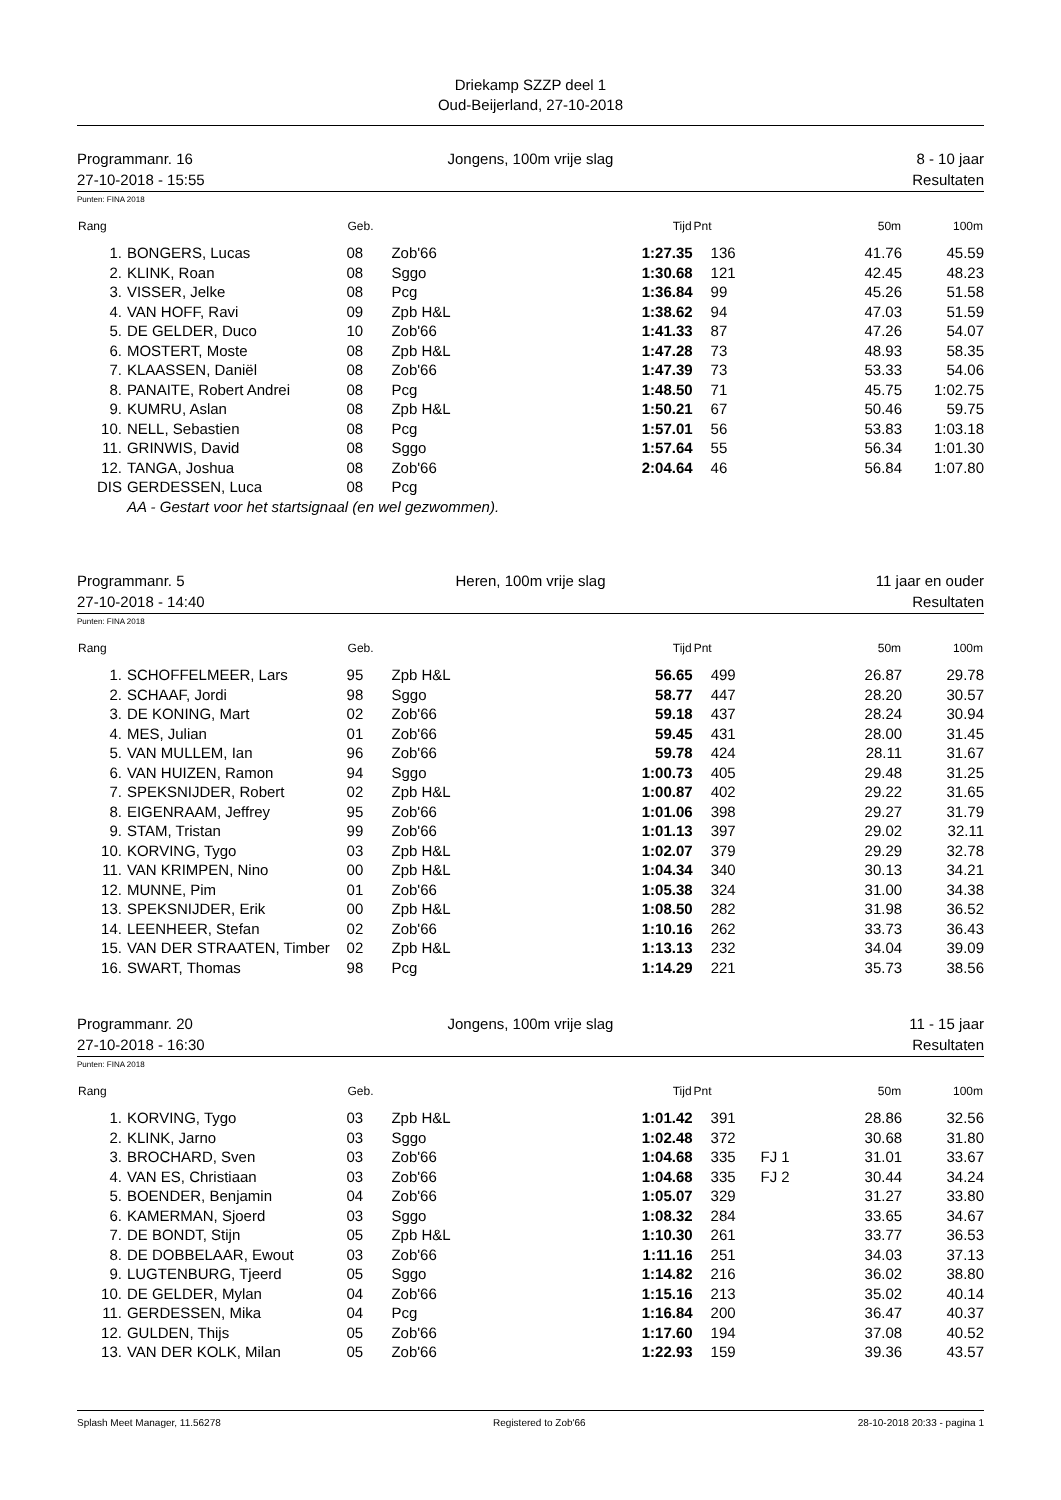Driekamp SZZP deel 1
Oud-Beijerland, 27-10-2018
Programmanr. 16
27-10-2018 - 15:55
Jongens, 100m vrije slag 8 - 10 jaar
Resultaten
Punten: FINA 2018
| Rang | | Geb. | | Tijd | Pnt | | 50m | 100m |
| --- | --- | --- | --- | --- | --- | --- | --- | --- |
| 1. | BONGERS, Lucas | 08 | Zob'66 | 1:27.35 | 136 | | 41.76 | 45.59 |
| 2. | KLINK, Roan | 08 | Sggo | 1:30.68 | 121 | | 42.45 | 48.23 |
| 3. | VISSER, Jelke | 08 | Pcg | 1:36.84 | 99 | | 45.26 | 51.58 |
| 4. | VAN HOFF, Ravi | 09 | Zpb H&L | 1:38.62 | 94 | | 47.03 | 51.59 |
| 5. | DE GELDER, Duco | 10 | Zob'66 | 1:41.33 | 87 | | 47.26 | 54.07 |
| 6. | MOSTERT, Moste | 08 | Zpb H&L | 1:47.28 | 73 | | 48.93 | 58.35 |
| 7. | KLAASSEN, Daniël | 08 | Zob'66 | 1:47.39 | 73 | | 53.33 | 54.06 |
| 8. | PANAITE, Robert Andrei | 08 | Pcg | 1:48.50 | 71 | | 45.75 | 1:02.75 |
| 9. | KUMRU, Aslan | 08 | Zpb H&L | 1:50.21 | 67 | | 50.46 | 59.75 |
| 10. | NELL, Sebastien | 08 | Pcg | 1:57.01 | 56 | | 53.83 | 1:03.18 |
| 11. | GRINWIS, David | 08 | Sggo | 1:57.64 | 55 | | 56.34 | 1:01.30 |
| 12. | TANGA, Joshua | 08 | Zob'66 | 2:04.64 | 46 | | 56.84 | 1:07.80 |
| DIS | GERDESSEN, Luca | 08 | Pcg | | | | | |
| AA - Gestart voor het startsignaal (en wel gezwommen). | | | | | | | | |
Programmanr. 5
27-10-2018 - 14:40
Heren, 100m vrije slag 11 jaar en ouder
Resultaten
Punten: FINA 2018
| Rang | | Geb. | | Tijd | Pnt | | 50m | 100m |
| --- | --- | --- | --- | --- | --- | --- | --- | --- |
| 1. | SCHOFFELMEER, Lars | 95 | Zpb H&L | 56.65 | 499 | | 26.87 | 29.78 |
| 2. | SCHAAF, Jordi | 98 | Sggo | 58.77 | 447 | | 28.20 | 30.57 |
| 3. | DE KONING, Mart | 02 | Zob'66 | 59.18 | 437 | | 28.24 | 30.94 |
| 4. | MES, Julian | 01 | Zob'66 | 59.45 | 431 | | 28.00 | 31.45 |
| 5. | VAN MULLEM, Ian | 96 | Zob'66 | 59.78 | 424 | | 28.11 | 31.67 |
| 6. | VAN HUIZEN, Ramon | 94 | Sggo | 1:00.73 | 405 | | 29.48 | 31.25 |
| 7. | SPEKSNIJDER, Robert | 02 | Zpb H&L | 1:00.87 | 402 | | 29.22 | 31.65 |
| 8. | EIGENRAAM, Jeffrey | 95 | Zob'66 | 1:01.06 | 398 | | 29.27 | 31.79 |
| 9. | STAM, Tristan | 99 | Zob'66 | 1:01.13 | 397 | | 29.02 | 32.11 |
| 10. | KORVING, Tygo | 03 | Zpb H&L | 1:02.07 | 379 | | 29.29 | 32.78 |
| 11. | VAN KRIMPEN, Nino | 00 | Zpb H&L | 1:04.34 | 340 | | 30.13 | 34.21 |
| 12. | MUNNE, Pim | 01 | Zob'66 | 1:05.38 | 324 | | 31.00 | 34.38 |
| 13. | SPEKSNIJDER, Erik | 00 | Zpb H&L | 1:08.50 | 282 | | 31.98 | 36.52 |
| 14. | LEENHEER, Stefan | 02 | Zob'66 | 1:10.16 | 262 | | 33.73 | 36.43 |
| 15. | VAN DER STRAATEN, Timber | 02 | Zpb H&L | 1:13.13 | 232 | | 34.04 | 39.09 |
| 16. | SWART, Thomas | 98 | Pcg | 1:14.29 | 221 | | 35.73 | 38.56 |
Programmanr. 20
27-10-2018 - 16:30
Jongens, 100m vrije slag 11 - 15 jaar
Resultaten
Punten: FINA 2018
| Rang | | Geb. | | Tijd | Pnt | | 50m | 100m |
| --- | --- | --- | --- | --- | --- | --- | --- | --- |
| 1. | KORVING, Tygo | 03 | Zpb H&L | 1:01.42 | 391 | | 28.86 | 32.56 |
| 2. | KLINK, Jarno | 03 | Sggo | 1:02.48 | 372 | | 30.68 | 31.80 |
| 3. | BROCHARD, Sven | 03 | Zob'66 | 1:04.68 | 335 | FJ 1 | 31.01 | 33.67 |
| 4. | VAN ES, Christiaan | 03 | Zob'66 | 1:04.68 | 335 | FJ 2 | 30.44 | 34.24 |
| 5. | BOENDER, Benjamin | 04 | Zob'66 | 1:05.07 | 329 | | 31.27 | 33.80 |
| 6. | KAMERMAN, Sjoerd | 03 | Sggo | 1:08.32 | 284 | | 33.65 | 34.67 |
| 7. | DE BONDT, Stijn | 05 | Zpb H&L | 1:10.30 | 261 | | 33.77 | 36.53 |
| 8. | DE DOBBELAAR, Ewout | 03 | Zob'66 | 1:11.16 | 251 | | 34.03 | 37.13 |
| 9. | LUGTENBURG, Tjeerd | 05 | Sggo | 1:14.82 | 216 | | 36.02 | 38.80 |
| 10. | DE GELDER, Mylan | 04 | Zob'66 | 1:15.16 | 213 | | 35.02 | 40.14 |
| 11. | GERDESSEN, Mika | 04 | Pcg | 1:16.84 | 200 | | 36.47 | 40.37 |
| 12. | GULDEN, Thijs | 05 | Zob'66 | 1:17.60 | 194 | | 37.08 | 40.52 |
| 13. | VAN DER KOLK, Milan | 05 | Zob'66 | 1:22.93 | 159 | | 39.36 | 43.57 |
Splash Meet Manager, 11.56278 Registered to Zob'66 28-10-2018 20:33 - pagina 1